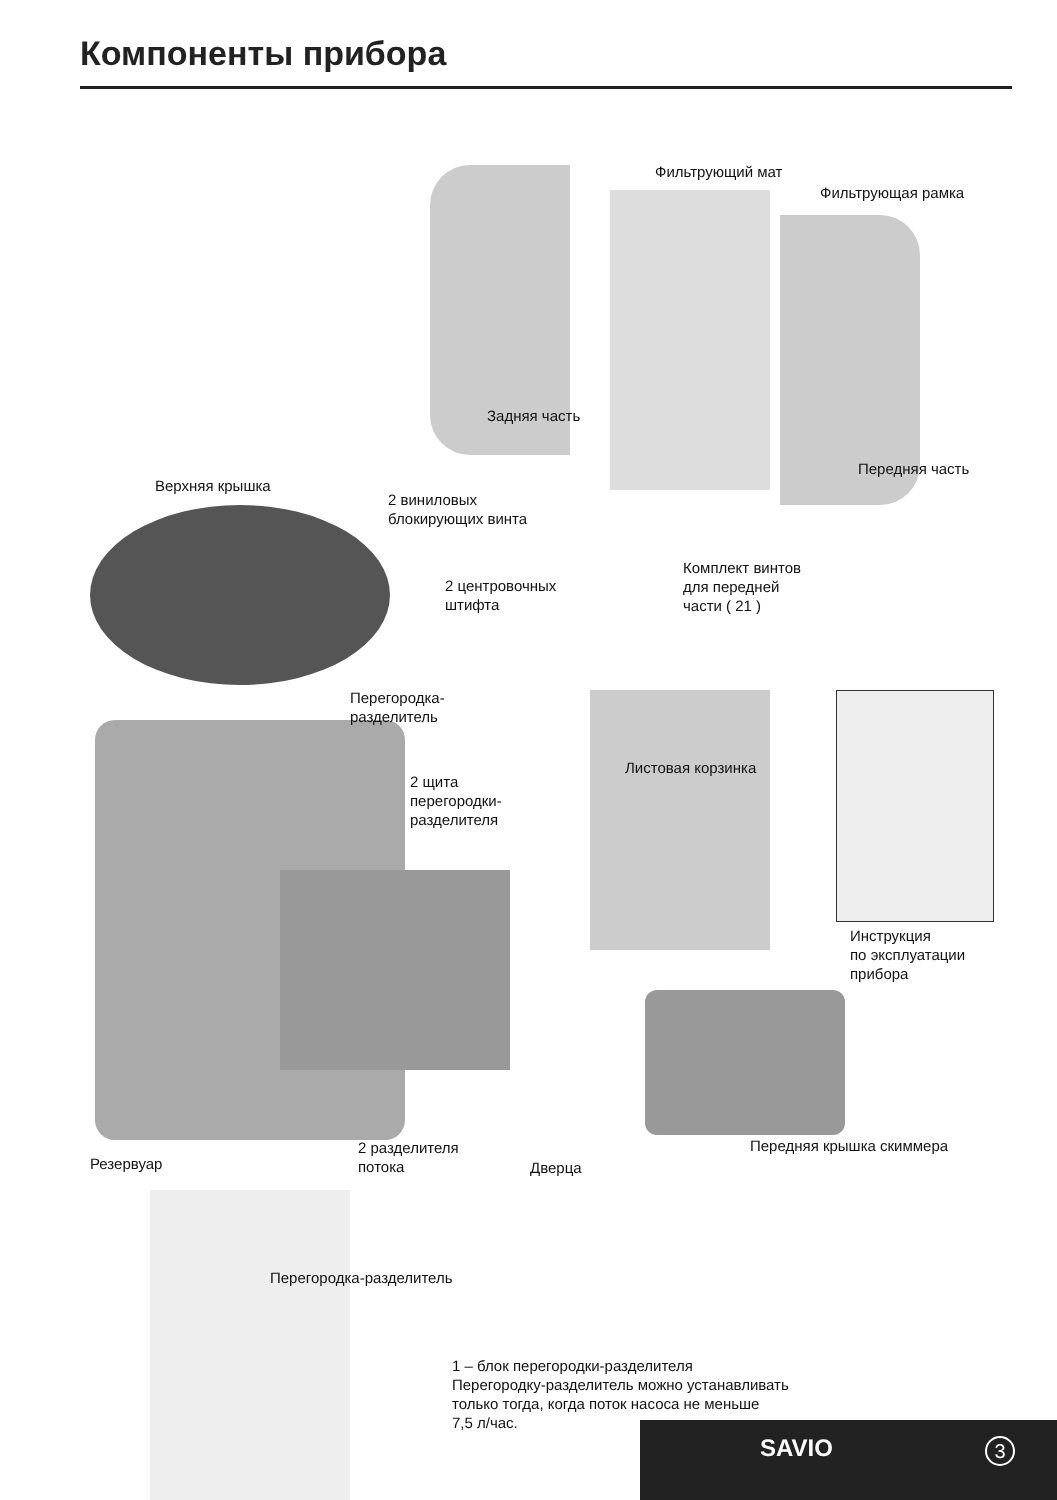Компоненты прибора
Фильтрующий мат
Фильтрующая рамка
Задняя часть
Передняя часть
Верхняя крышка
2 виниловых
блокирующих винта
Комплект винтов
для передней
части ( 21 )
2 центровочных
штифта
Перегородка-
разделитель
Листовая корзинка
2 щита
перегородки-
разделителя
Инструкция
по эксплуатации
прибора
2 разделителя
потока
Дверца
Передняя крышка скиммера
Резервуар
Перегородка-разделитель
1 – блок перегородки-разделителя
Перегородку-разделитель можно устанавливать
только тогда, когда поток насоса не меньше
7,5 л/час.
SAVIO 3